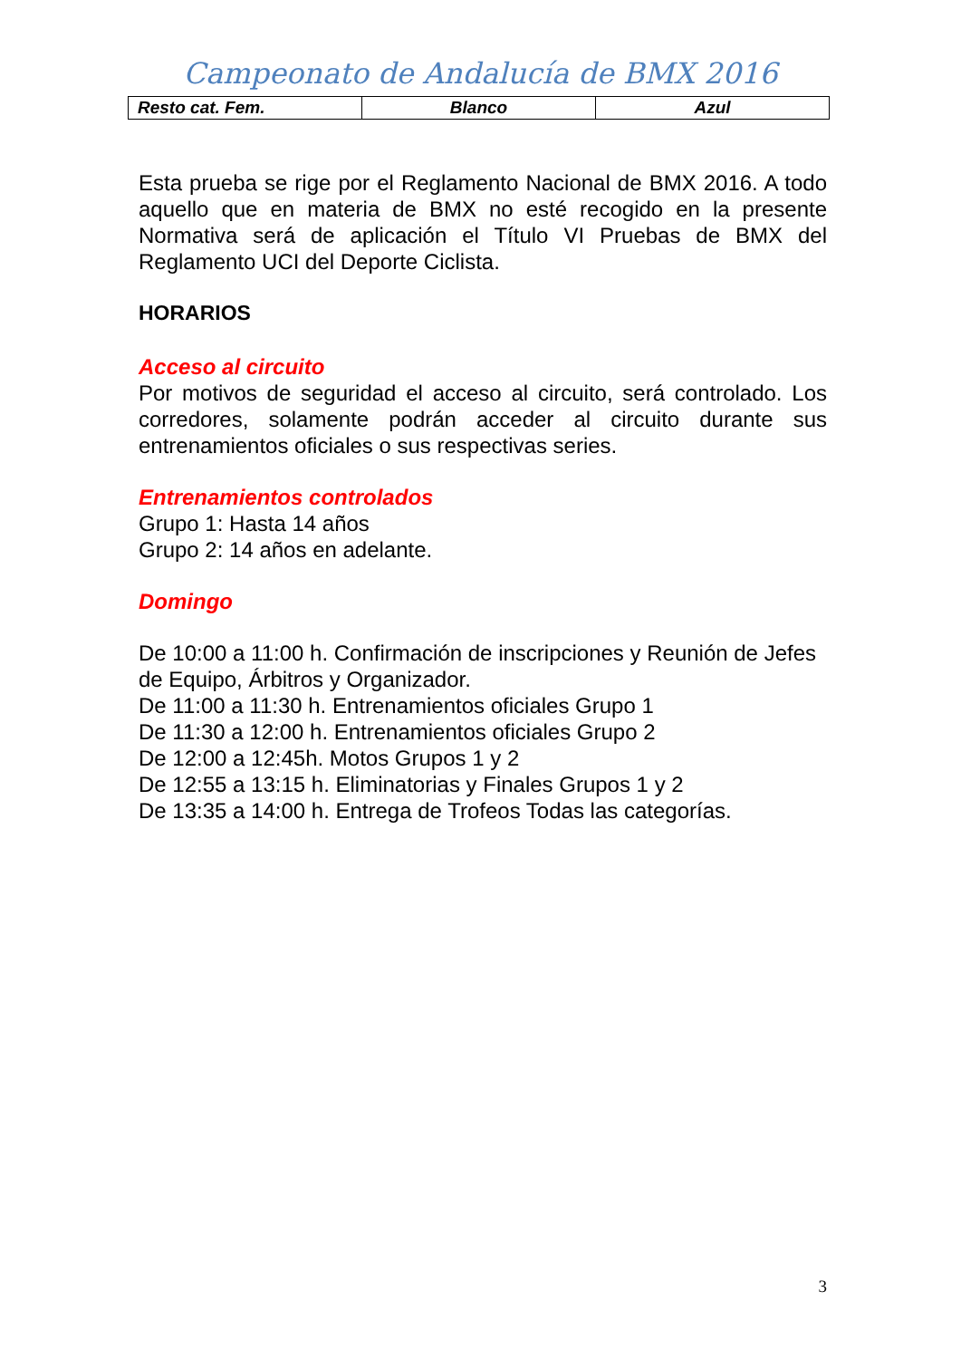Campeonato de Andalucía de BMX 2016
| Resto cat. Fem. | Blanco | Azul |
Esta prueba se rige por el Reglamento Nacional de BMX 2016. A todo aquello que en materia de BMX no esté recogido en la presente Normativa será de aplicación el Título VI Pruebas de BMX del Reglamento UCI del Deporte Ciclista.
HORARIOS
Acceso al circuito
Por motivos de seguridad el acceso al circuito, será controlado. Los corredores, solamente podrán acceder al circuito durante sus entrenamientos oficiales o sus respectivas series.
Entrenamientos controlados
Grupo 1: Hasta 14 años
Grupo 2: 14 años en adelante.
Domingo
De 10:00 a 11:00 h. Confirmación de inscripciones y Reunión de Jefes de Equipo, Árbitros y Organizador.
De 11:00 a 11:30 h. Entrenamientos oficiales Grupo 1
De 11:30 a 12:00 h. Entrenamientos oficiales Grupo 2
De 12:00 a 12:45h. Motos Grupos 1 y 2
De 12:55 a 13:15 h. Eliminatorias y Finales Grupos 1 y 2
De 13:35 a 14:00 h. Entrega de Trofeos Todas las categorías.
3